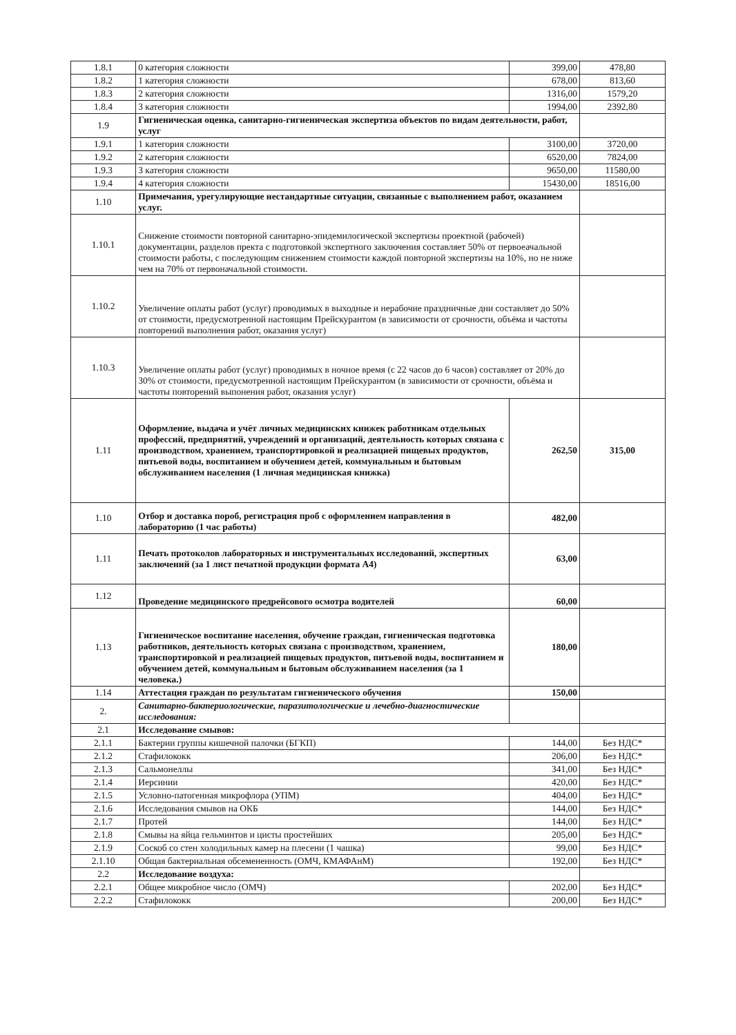| 1.8.1 | 0 категория сложности | 399,00 | 478,80 |
| 1.8.2 | 1 категория сложности | 678,00 | 813,60 |
| 1.8.3 | 2 категория сложности | 1316,00 | 1579,20 |
| 1.8.4 | 3 категория сложности | 1994,00 | 2392,80 |
| 1.9 | Гигиеническая оценка, санитарно-гигиеническая экспертиза объектов по видам деятельности, работ, услуг | | |
| 1.9.1 | 1 категория сложности | 3100,00 | 3720,00 |
| 1.9.2 | 2 категория сложности | 6520,00 | 7824,00 |
| 1.9.3 | 3 категория сложности | 9650,00 | 11580,00 |
| 1.9.4 | 4 категория сложности | 15430,00 | 18516,00 |
| 1.10 | Примечания, урегулирующие нестандартные ситуации, связанные с выполнением работ, оказанием услуг. | | |
| 1.10.1 | Снижение стоимости повторной санитарно-эпидемилогической экспертизы проектной (рабочей) документации, разделов пректа с подготовкой экспертного заключения составляет 50% от первоеачальной стоимости работы, с последующим снижением стоимости каждой повторной экспертизы на 10%, но не ниже чем на 70% от первоначальной стоимости. | | |
| 1.10.2 | Увеличение оплаты работ (услуг) проводимых в выходные и нерабочие праздничные дни составляет до 50% от стоимости, предусмотренной настоящим Прейскурантом (в зависимости от срочности, объёма и частоты повторений выполнения работ, оказания услуг) | | |
| 1.10.3 | Увеличение оплаты работ (услуг) проводимых в ночное время (с 22 часов до 6 часов) составляет от 20% до 30% от стоимости, предусмотренной настоящим Прейскурантом (в зависимости от срочности, объёма и частоты повторений выпонения работ, оказания услуг) | | |
| 1.11 | Оформление, выдача и учёт личных медицинских книжек работникам отдельных профессий, предприятий, учреждений и организаций, деятельность которых связана с производством, хранением, транспортировкой и реализацией пищевых продуктов, питьевой воды, воспитанием и обучением детей, коммунальным и бытовым обслуживанием населения (1 личная медицинская книжка) | 262,50 | 315,00 |
| 1.10 | Отбор и доставка пороб, регистрация проб с оформлением направления в лабораторию (1 час работы) | 482,00 | |
| 1.11 | Печать протоколов лабораторных и инструментальных исследований, экспертных заключений (за 1 лист печатной продукции формата А4) | 63,00 | |
| 1.12 | Проведение медицинского предрейсового осмотра водителей | 60,00 | |
| 1.13 | Гигиеническое воспитание населения, обучение граждан, гигиеническая подготовка работников, деятельность которых связана с производством, хранением, транспортировкой и реализацией пищевых продуктов, питьевой воды, воспитанием и обучением детей, коммунальным и бытовым обслуживанием населения (за 1 человека.) | 180,00 | |
| 1.14 | Аттестация граждан по результатам гигиенического обучения | 150,00 | |
| 2. | Санитарно-бактериологические, паразитологические и лечебно-диагностические исследования: | | |
| 2.1 | Исследование смывов: | | |
| 2.1.1 | Бактерии группы кишечной палочки (БГКП) | 144,00 | Без НДС* |
| 2.1.2 | Стафилококк | 206,00 | Без НДС* |
| 2.1.3 | Сальмонеллы | 341,00 | Без НДС* |
| 2.1.4 | Иерсинии | 420,00 | Без НДС* |
| 2.1.5 | Условно-патогенная микрофлора (УПМ) | 404,00 | Без НДС* |
| 2.1.6 | Исследования смывов на ОКБ | 144,00 | Без НДС* |
| 2.1.7 | Протей | 144,00 | Без НДС* |
| 2.1.8 | Смывы на яйца гельминтов и цисты простейших | 205,00 | Без НДС* |
| 2.1.9 | Соскоб со стен холодильных камер на плесени (1 чашка) | 99,00 | Без НДС* |
| 2.1.10 | Общая бактериальная обсемененность (ОМЧ, КМАФАнМ) | 192,00 | Без НДС* |
| 2.2 | Исследование воздуха: | | |
| 2.2.1 | Общее микробное число (ОМЧ) | 202,00 | Без НДС* |
| 2.2.2 | Стафилококк | 200,00 | Без НДС* |